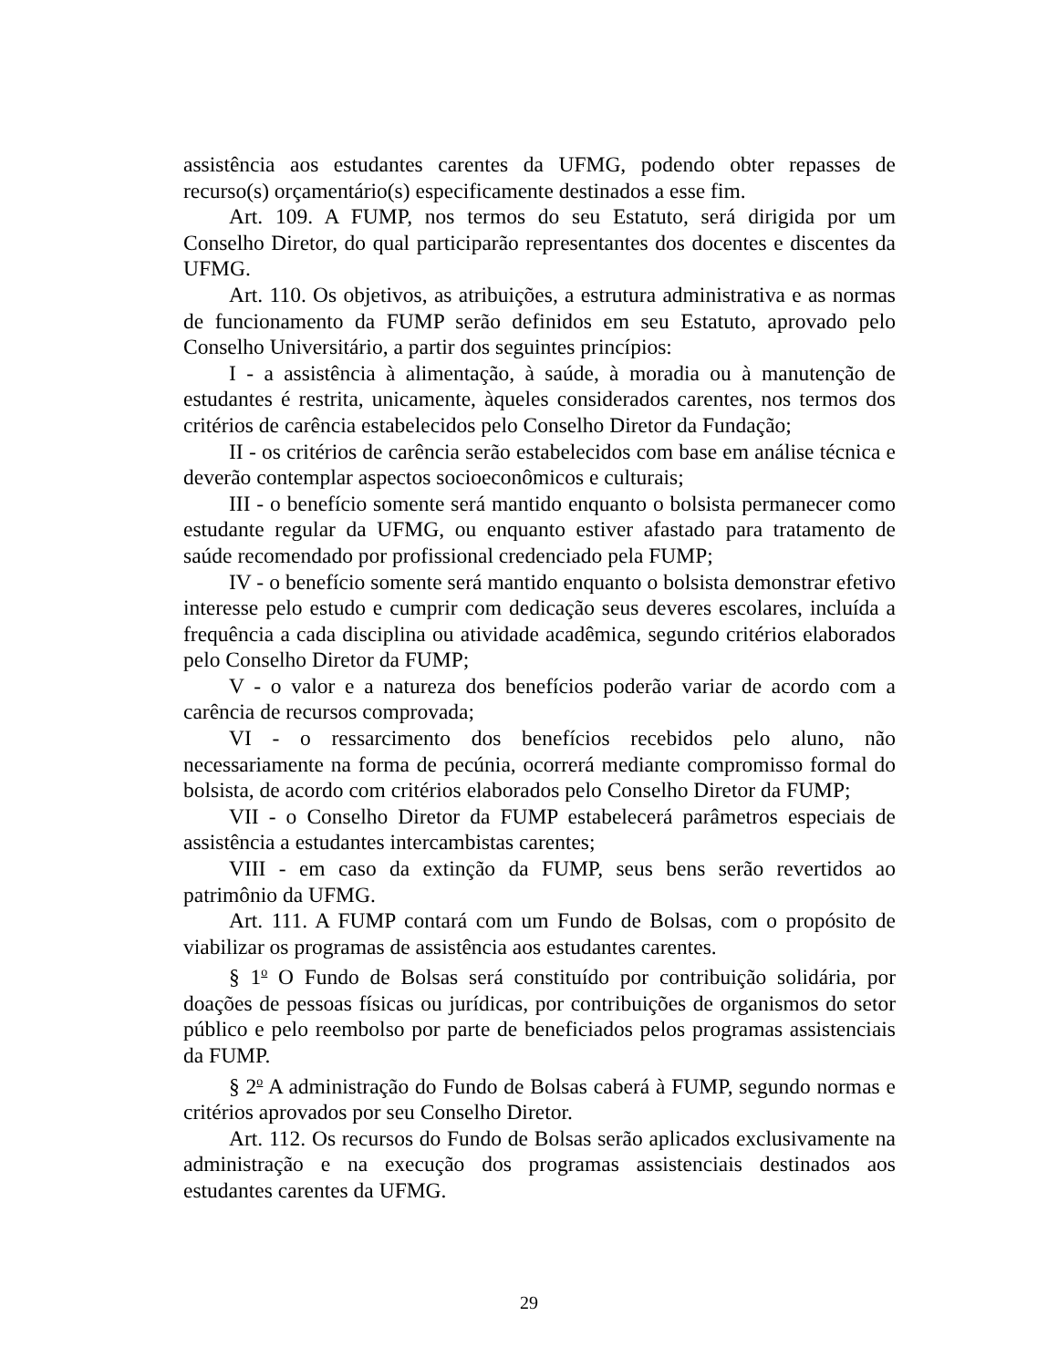assistência aos estudantes carentes da UFMG, podendo obter repasses de recurso(s) orçamentário(s) especificamente destinados a esse fim.
Art. 109. A FUMP, nos termos do seu Estatuto, será dirigida por um Conselho Diretor, do qual participarão representantes dos docentes e discentes da UFMG.
Art. 110. Os objetivos, as atribuições, a estrutura administrativa e as normas de funcionamento da FUMP serão definidos em seu Estatuto, aprovado pelo Conselho Universitário, a partir dos seguintes princípios:
I - a assistência à alimentação, à saúde, à moradia ou à manutenção de estudantes é restrita, unicamente, àqueles considerados carentes, nos termos dos critérios de carência estabelecidos pelo Conselho Diretor da Fundação;
II - os critérios de carência serão estabelecidos com base em análise técnica e deverão contemplar aspectos socioeconômicos e culturais;
III - o benefício somente será mantido enquanto o bolsista permanecer como estudante regular da UFMG, ou enquanto estiver afastado para tratamento de saúde recomendado por profissional credenciado pela FUMP;
IV - o benefício somente será mantido enquanto o bolsista demonstrar efetivo interesse pelo estudo e cumprir com dedicação seus deveres escolares, incluída a frequência a cada disciplina ou atividade acadêmica, segundo critérios elaborados pelo Conselho Diretor da FUMP;
V - o valor e a natureza dos benefícios poderão variar de acordo com a carência de recursos comprovada;
VI - o ressarcimento dos benefícios recebidos pelo aluno, não necessariamente na forma de pecúnia, ocorrerá mediante compromisso formal do bolsista, de acordo com critérios elaborados pelo Conselho Diretor da FUMP;
VII - o Conselho Diretor da FUMP estabelecerá parâmetros especiais de assistência a estudantes intercambistas carentes;
VIII - em caso da extinção da FUMP, seus bens serão revertidos ao patrimônio da UFMG.
Art. 111. A FUMP contará com um Fundo de Bolsas, com o propósito de viabilizar os programas de assistência aos estudantes carentes.
§ 1<sup>o</sup> O Fundo de Bolsas será constituído por contribuição solidária, por doações de pessoas físicas ou jurídicas, por contribuições de organismos do setor público e pelo reembolso por parte de beneficiados pelos programas assistenciais da FUMP.
§ 2<sup>o</sup> A administração do Fundo de Bolsas caberá à FUMP, segundo normas e critérios aprovados por seu Conselho Diretor.
Art. 112. Os recursos do Fundo de Bolsas serão aplicados exclusivamente na administração e na execução dos programas assistenciais destinados aos estudantes carentes da UFMG.
29